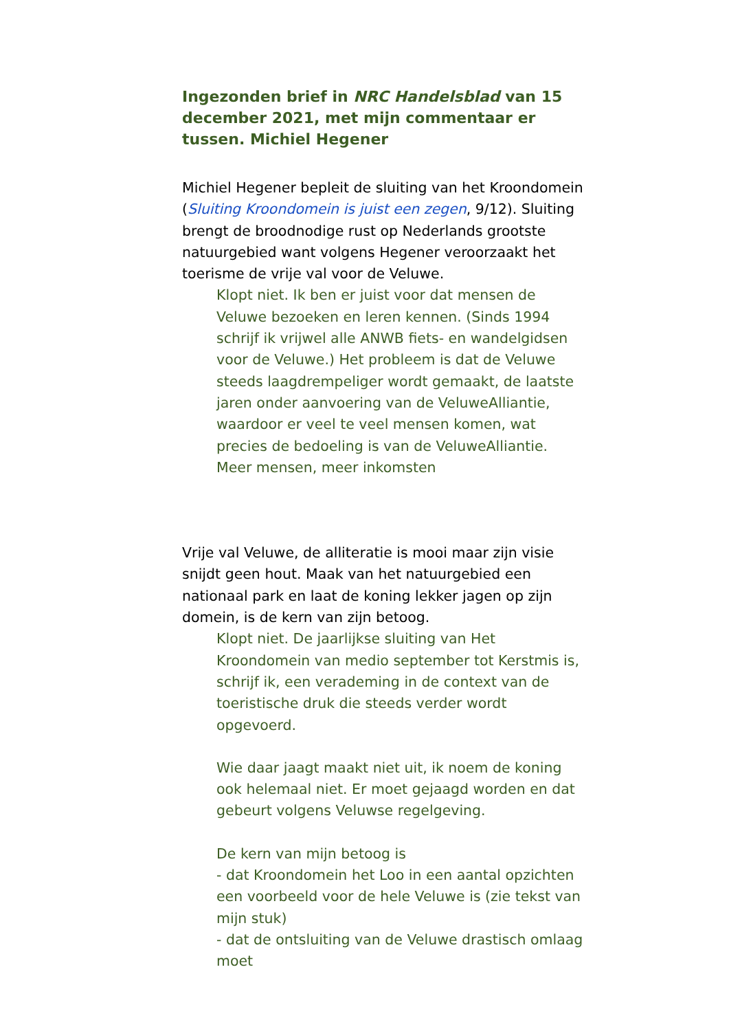Ingezonden brief in NRC Handelsblad van 15 december 2021, met mijn commentaar er tussen. Michiel Hegener
Michiel Hegener bepleit de sluiting van het Kroondomein (Sluiting Kroondomein is juist een zegen, 9/12). Sluiting brengt de broodnodige rust op Nederlands grootste natuurgebied want volgens Hegener veroorzaakt het toerisme de vrije val voor de Veluwe.
Klopt niet. Ik ben er juist voor dat mensen de Veluwe bezoeken en leren kennen. (Sinds 1994 schrijf ik vrijwel alle ANWB fiets- en wandelgidsen voor de Veluwe.) Het probleem is dat de Veluwe steeds laagdrempeliger wordt gemaakt, de laatste jaren onder aanvoering van de VeluweAlliantie, waardoor er veel te veel mensen komen, wat precies de bedoeling is van de VeluweAlliantie. Meer mensen, meer inkomsten
Vrije val Veluwe, de alliteratie is mooi maar zijn visie snijdt geen hout. Maak van het natuurgebied een nationaal park en laat de koning lekker jagen op zijn domein, is de kern van zijn betoog.
Klopt niet. De jaarlijkse sluiting van Het Kroondomein van medio september tot Kerstmis is, schrijf ik, een verademing in de context van de toeristische druk die steeds verder wordt opgevoerd.
Wie daar jaagt maakt niet uit, ik noem de koning ook helemaal niet. Er moet gejaagd worden en dat gebeurt volgens Veluwse regelgeving.
De kern van mijn betoog is
- dat Kroondomein het Loo in een aantal opzichten een voorbeeld voor de hele Veluwe is (zie tekst van mijn stuk)
- dat de ontsluiting van de Veluwe drastisch omlaag moet